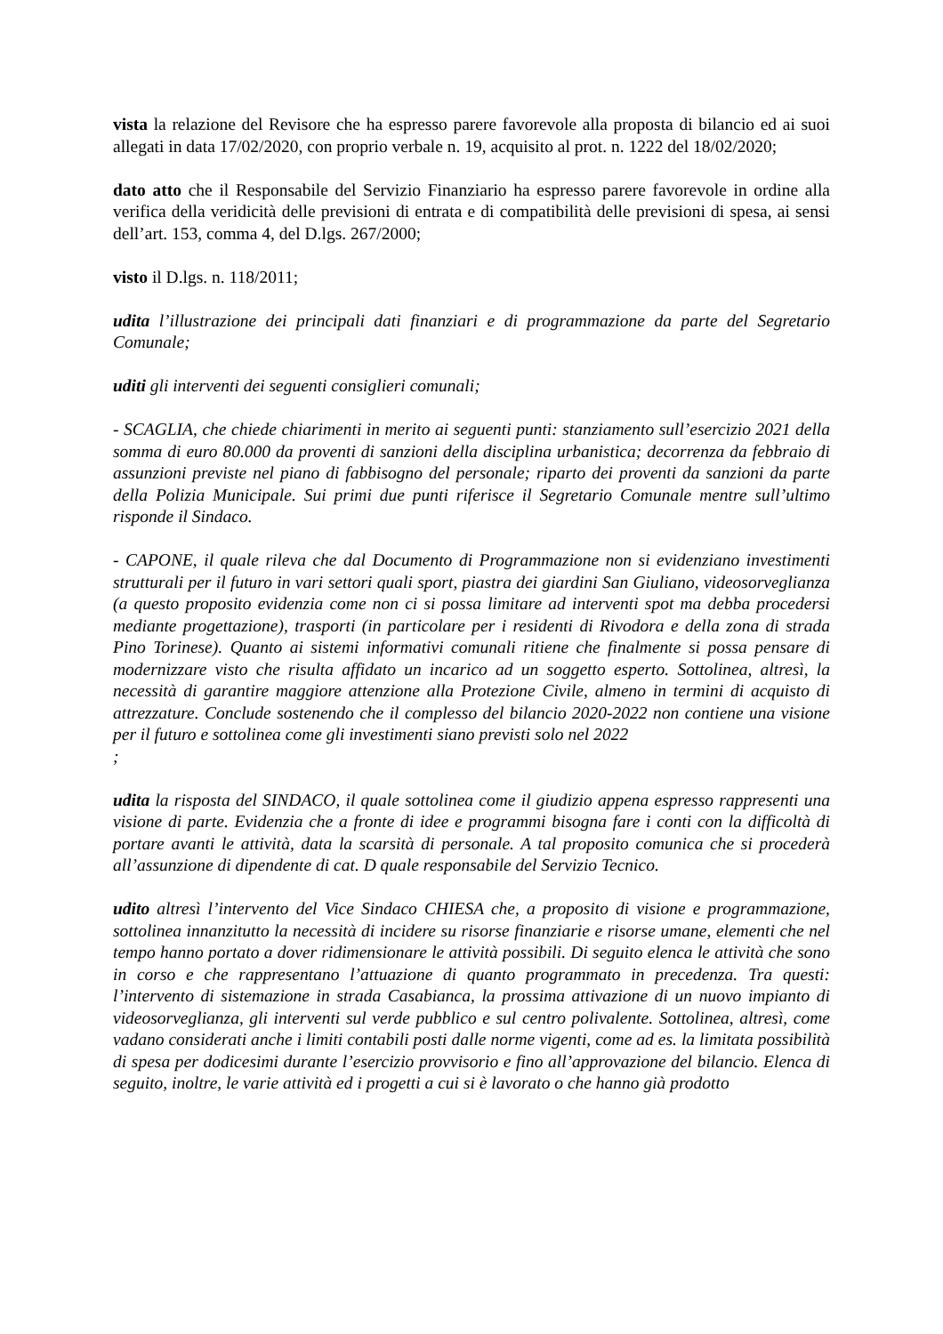vista la relazione del Revisore che ha espresso parere favorevole alla proposta di bilancio ed ai suoi allegati in data 17/02/2020, con proprio verbale n. 19, acquisito al prot. n. 1222 del 18/02/2020;
dato atto che il Responsabile del Servizio Finanziario ha espresso parere favorevole in ordine alla verifica della veridicità delle previsioni di entrata e di compatibilità delle previsioni di spesa, ai sensi dell’art. 153, comma 4, del D.lgs. 267/2000;
visto il D.lgs. n. 118/2011;
udita l’illustrazione dei principali dati finanziari e di programmazione da parte del Segretario Comunale;
uditi gli interventi dei seguenti consiglieri comunali;
- SCAGLIA, che chiede chiarimenti in merito ai seguenti punti: stanziamento sull’esercizio 2021 della somma di euro 80.000 da proventi di sanzioni della disciplina urbanistica; decorrenza da febbraio di assunzioni previste nel piano di fabbisogno del personale; riparto dei proventi da sanzioni da parte della Polizia Municipale. Sui primi due punti riferisce il Segretario Comunale mentre sull’ultimo risponde il Sindaco.
- CAPONE, il quale rileva che dal Documento di Programmazione non si evidenziano investimenti strutturali per il futuro in vari settori quali sport, piastra dei giardini San Giuliano, videosorveglianza (a questo proposito evidenzia come non ci si possa limitare ad interventi spot ma debba procedersi mediante progettazione), trasporti (in particolare per i residenti di Rivodora e della zona di strada Pino Torinese). Quanto ai sistemi informativi comunali ritiene che finalmente si possa pensare di modernizzare visto che risulta affidato un incarico ad un soggetto esperto. Sottolinea, altresì, la necessità di garantire maggiore attenzione alla Protezione Civile, almeno in termini di acquisto di attrezzature. Conclude sostenendo che il complesso del bilancio 2020-2022 non contiene una visione per il futuro e sottolinea come gli investimenti siano previsti solo nel 2022
;
udita la risposta del SINDACO, il quale sottolinea come il giudizio appena espresso rappresenti una visione di parte. Evidenzia che a fronte di idee e programmi bisogna fare i conti con la difficoltà di portare avanti le attività, data la scarsità di personale. A tal proposito comunica che si procederà all’assunzione di dipendente di cat. D quale responsabile del Servizio Tecnico.
udito altresì l’intervento del Vice Sindaco CHIESA che, a proposito di visione e programmazione, sottolinea innanzitutto la necessità di incidere su risorse finanziarie e risorse umane, elementi che nel tempo hanno portato a dover ridimensionare le attività possibili. Di seguito elenca le attività che sono in corso e che rappresentano l’attuazione di quanto programmato in precedenza. Tra questi: l’intervento di sistemazione in strada Casabianca, la prossima attivazione di un nuovo impianto di videosorveglianza, gli interventi sul verde pubblico e sul centro polivalente. Sottolinea, altresì, come vadano considerati anche i limiti contabili posti dalle norme vigenti, come ad es. la limitata possibilità di spesa per dodicesimi durante l’esercizio provvisorio e fino all’approvazione del bilancio. Elenca di seguito, inoltre, le varie attività ed i progetti a cui si è lavorato o che hanno già prodotto